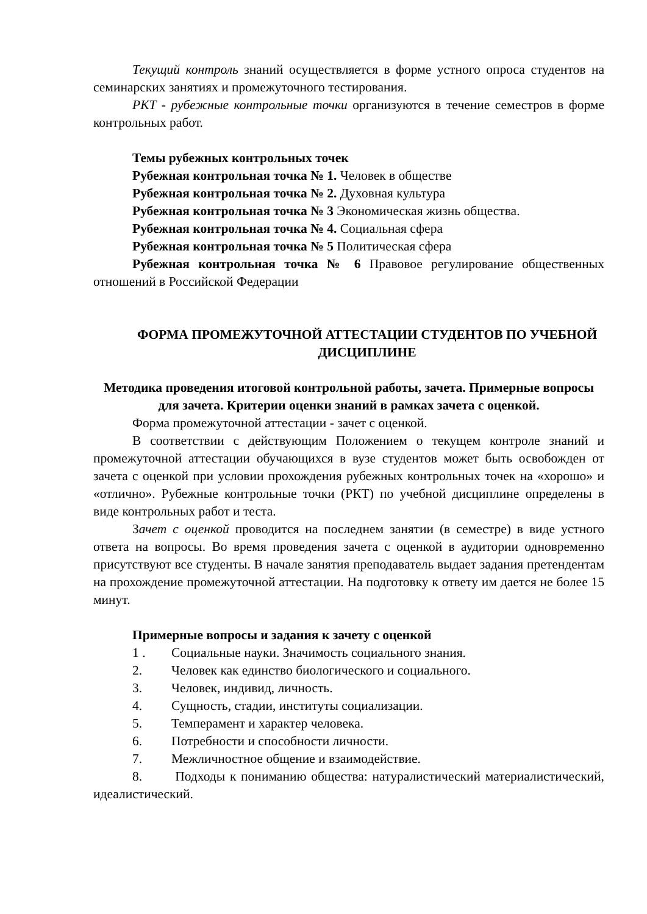Текущий контроль знаний осуществляется в форме устного опроса студентов на семинарских занятиях и промежуточного тестирования.
РКТ - рубежные контрольные точки организуются в течение семестров в форме контрольных работ.
Темы рубежных контрольных точек
Рубежная контрольная точка № 1. Человек в обществе
Рубежная контрольная точка № 2. Духовная культура
Рубежная контрольная точка № 3 Экономическая жизнь общества.
Рубежная контрольная точка № 4. Социальная сфера
Рубежная контрольная точка № 5 Политическая сфера
Рубежная контрольная точка № 6 Правовое регулирование общественных отношений в Российской Федерации
ФОРМА ПРОМЕЖУТОЧНОЙ АТТЕСТАЦИИ СТУДЕНТОВ ПО УЧЕБНОЙ ДИСЦИПЛИНЕ
Методика проведения итоговой контрольной работы, зачета. Примерные вопросы для зачета. Критерии оценки знаний в рамках зачета с оценкой.
Форма промежуточной аттестации - зачет с оценкой.
В соответствии с действующим Положением о текущем контроле знаний и промежуточной аттестации обучающихся в вузе студентов может быть освобожден от зачета с оценкой при условии прохождения рубежных контрольных точек на «хорошо» и «отлично». Рубежные контрольные точки (РКТ) по учебной дисциплине определены в виде контрольных работ и теста.
Зачет с оценкой проводится на последнем занятии (в семестре) в виде устного ответа на вопросы. Во время проведения зачета с оценкой в аудитории одновременно присутствуют все студенты. В начале занятия преподаватель выдает задания претендентам на прохождение промежуточной аттестации. На подготовку к ответу им дается не более 15 минут.
Примерные вопросы и задания к зачету с оценкой
1 . Социальные науки. Значимость социального знания.
2. Человек как единство биологического и социального.
3. Человек, индивид, личность.
4. Сущность, стадии, институты социализации.
5. Темперамент и характер человека.
6. Потребности и способности личности.
7. Межличностное общение и взаимодействие.
8. Подходы к пониманию общества: натуралистический материалистический, идеалистический.